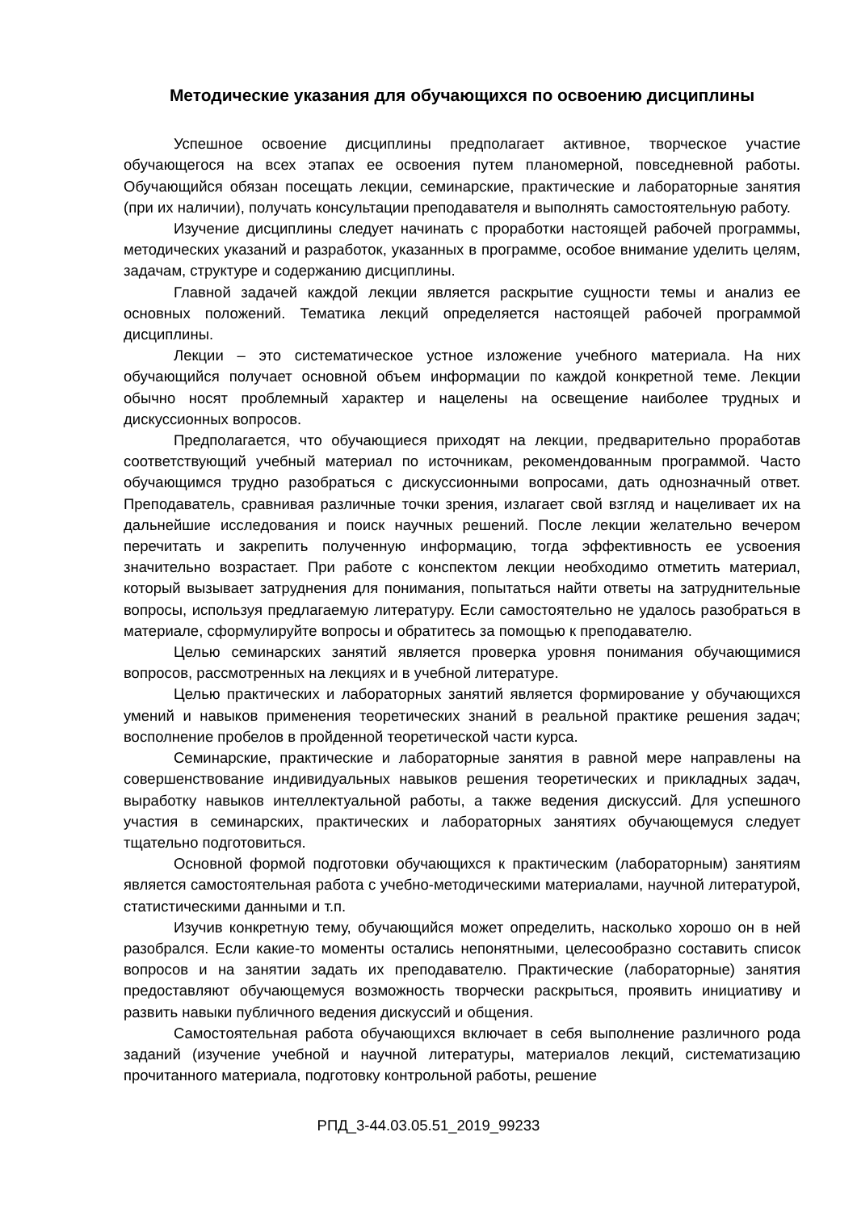Методические указания для обучающихся по освоению дисциплины
Успешное освоение дисциплины предполагает активное, творческое участие обучающегося на всех этапах ее освоения путем планомерной, повседневной работы. Обучающийся обязан посещать лекции, семинарские, практические и лабораторные занятия (при их наличии), получать консультации преподавателя и выполнять самостоятельную работу.
Изучение дисциплины следует начинать с проработки настоящей рабочей программы, методических указаний и разработок, указанных в программе, особое внимание уделить целям, задачам, структуре и содержанию дисциплины.
Главной задачей каждой лекции является раскрытие сущности темы и анализ ее основных положений. Тематика лекций определяется настоящей рабочей программой дисциплины.
Лекции – это систематическое устное изложение учебного материала. На них обучающийся получает основной объем информации по каждой конкретной теме. Лекции обычно носят проблемный характер и нацелены на освещение наиболее трудных и дискуссионных вопросов.
Предполагается, что обучающиеся приходят на лекции, предварительно проработав соответствующий учебный материал по источникам, рекомендованным программой. Часто обучающимся трудно разобраться с дискуссионными вопросами, дать однозначный ответ. Преподаватель, сравнивая различные точки зрения, излагает свой взгляд и нацеливает их на дальнейшие исследования и поиск научных решений. После лекции желательно вечером перечитать и закрепить полученную информацию, тогда эффективность ее усвоения значительно возрастает. При работе с конспектом лекции необходимо отметить материал, который вызывает затруднения для понимания, попытаться найти ответы на затруднительные вопросы, используя предлагаемую литературу. Если самостоятельно не удалось разобраться в материале, сформулируйте вопросы и обратитесь за помощью к преподавателю.
Целью семинарских занятий является проверка уровня понимания обучающимися вопросов, рассмотренных на лекциях и в учебной литературе.
Целью практических и лабораторных занятий является формирование у обучающихся умений и навыков применения теоретических знаний в реальной практике решения задач; восполнение пробелов в пройденной теоретической части курса.
Семинарские, практические и лабораторные занятия в равной мере направлены на совершенствование индивидуальных навыков решения теоретических и прикладных задач, выработку навыков интеллектуальной работы, а также ведения дискуссий. Для успешного участия в семинарских, практических и лабораторных занятиях обучающемуся следует тщательно подготовиться.
Основной формой подготовки обучающихся к практическим (лабораторным) занятиям является самостоятельная работа с учебно-методическими материалами, научной литературой, статистическими данными и т.п.
Изучив конкретную тему, обучающийся может определить, насколько хорошо он в ней разобрался. Если какие-то моменты остались непонятными, целесообразно составить список вопросов и на занятии задать их преподавателю. Практические (лабораторные) занятия предоставляют обучающемуся возможность творчески раскрыться, проявить инициативу и развить навыки публичного ведения дискуссий и общения.
Самостоятельная работа обучающихся включает в себя выполнение различного рода заданий (изучение учебной и научной литературы, материалов лекций, систематизацию прочитанного материала, подготовку контрольной работы, решение
РПД_3-44.03.05.51_2019_99233